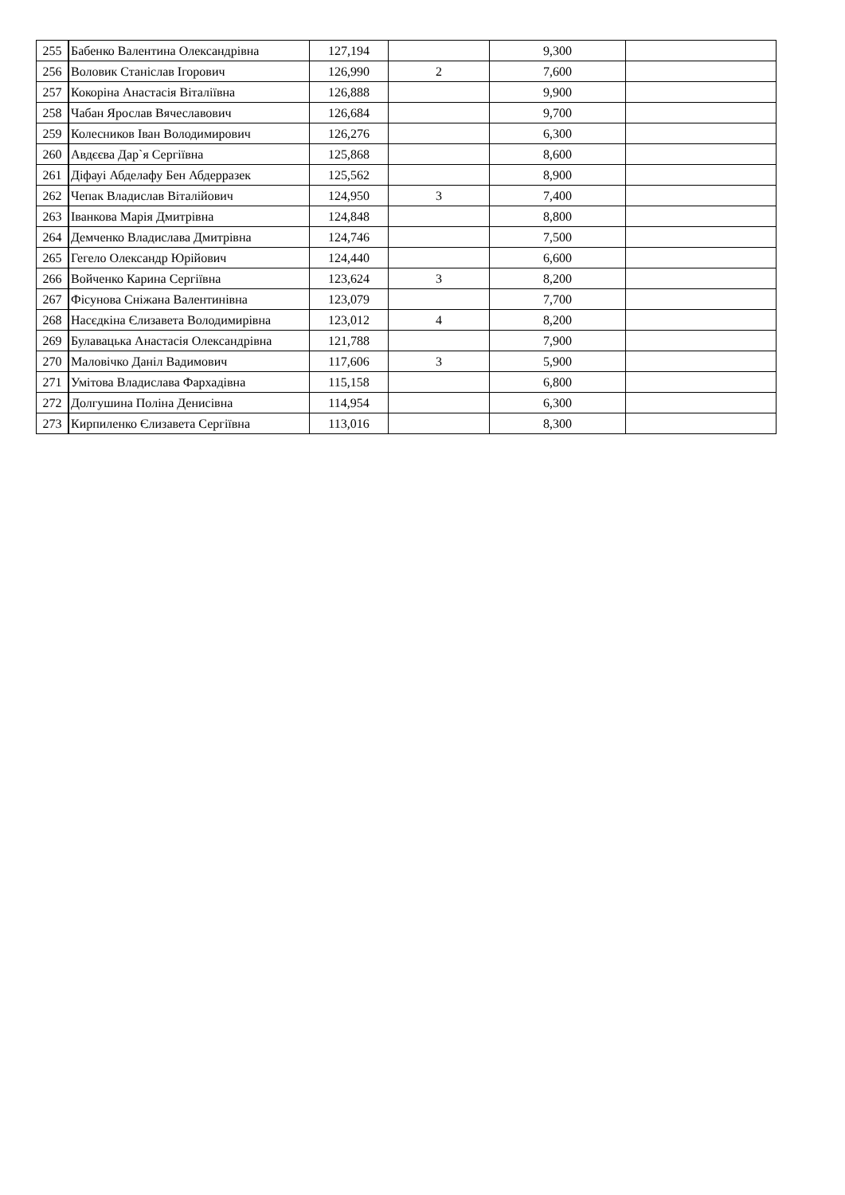| 255 | Бабенко Валентина Олександрівна | 127,194 | | 9,300 | |
| 256 | Воловик Станіслав Ігорович | 126,990 | 2 | 7,600 | |
| 257 | Кокоріна Анастасія Віталіївна | 126,888 | | 9,900 | |
| 258 | Чабан Ярослав Вячеславович | 126,684 | | 9,700 | |
| 259 | Колесников Іван Володимирович | 126,276 | | 6,300 | |
| 260 | Авдєєва Дар`я Сергіївна | 125,868 | | 8,600 | |
| 261 | Діфауі Абделафу Бен Абдерразек | 125,562 | | 8,900 | |
| 262 | Чепак Владислав Віталійович | 124,950 | 3 | 7,400 | |
| 263 | Іванкова Марія Дмитрівна | 124,848 | | 8,800 | |
| 264 | Демченко Владислава Дмитрівна | 124,746 | | 7,500 | |
| 265 | Гегело Олександр Юрійович | 124,440 | | 6,600 | |
| 266 | Войченко Карина Сергіївна | 123,624 | 3 | 8,200 | |
| 267 | Фісунова Сніжана Валентинівна | 123,079 | | 7,700 | |
| 268 | Насєдкіна Єлизавета Володимирівна | 123,012 | 4 | 8,200 | |
| 269 | Булавацька Анастасія Олександрівна | 121,788 | | 7,900 | |
| 270 | Маловічко Даніл Вадимович | 117,606 | 3 | 5,900 | |
| 271 | Умітова Владислава Фархадівна | 115,158 | | 6,800 | |
| 272 | Долгушина Поліна Денисівна | 114,954 | | 6,300 | |
| 273 | Кирпиленко Єлизавета Сергіївна | 113,016 | | 8,300 | |